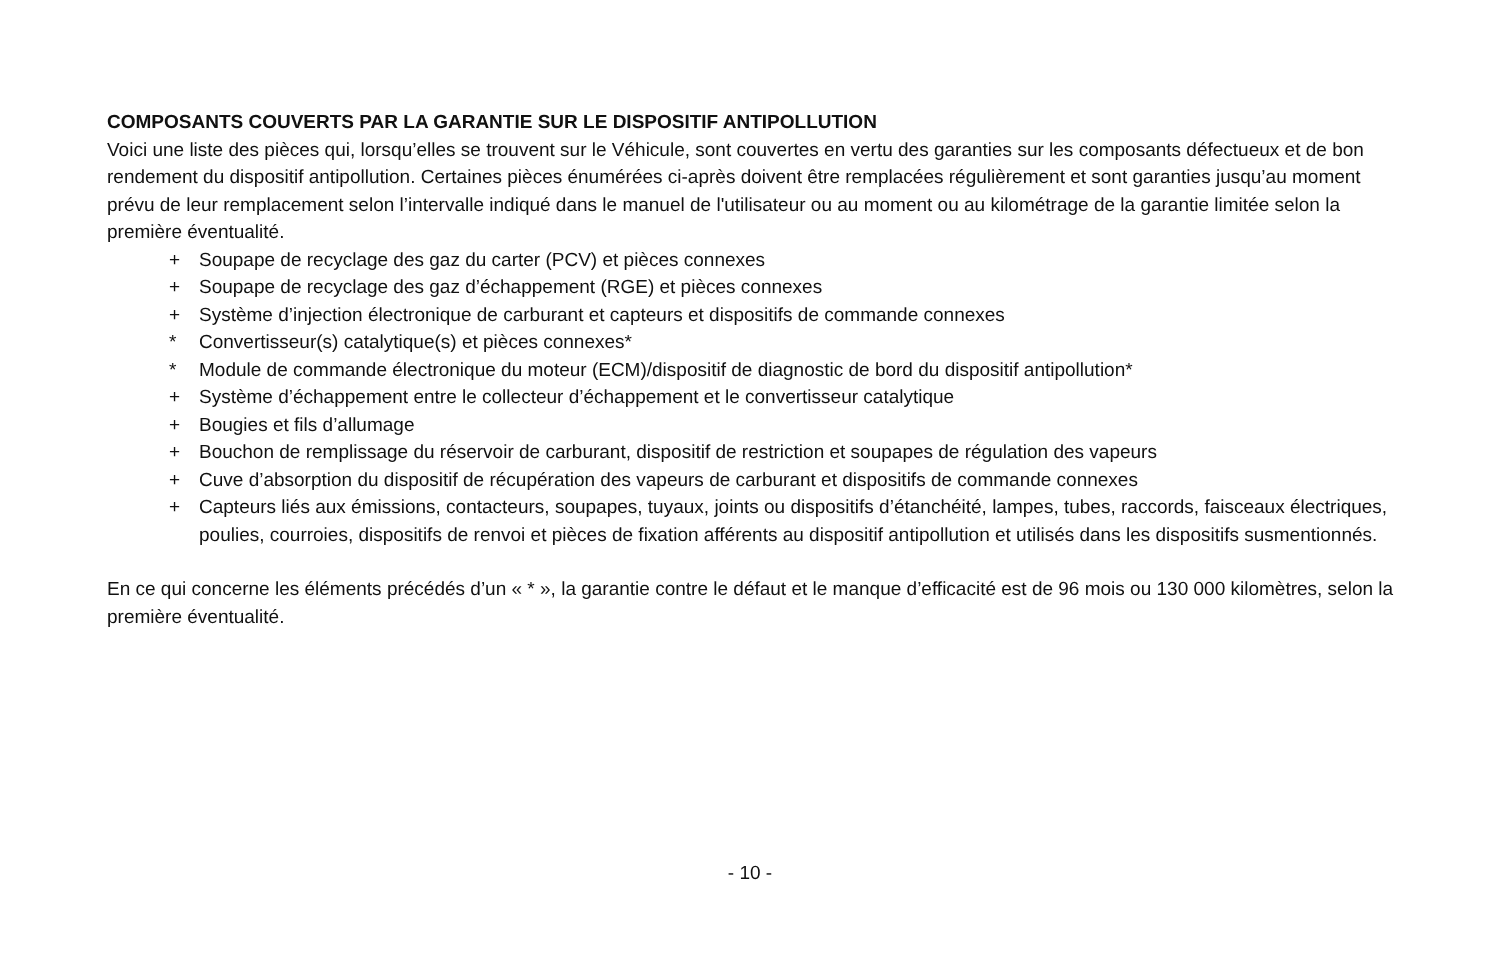COMPOSANTS COUVERTS PAR LA GARANTIE SUR LE DISPOSITIF ANTIPOLLUTION
Voici une liste des pièces qui, lorsqu’elles se trouvent sur le Véhicule, sont couvertes en vertu des garanties sur les composants défectueux et de bon rendement du dispositif antipollution. Certaines pièces énumérées ci-après doivent être remplacées régulièrement et sont garanties jusqu’au moment prévu de leur remplacement selon l’intervalle indiqué dans le manuel de l'utilisateur ou au moment ou au kilométrage de la garantie limitée selon la première éventualité.
+ Soupape de recyclage des gaz du carter (PCV) et pièces connexes
+ Soupape de recyclage des gaz d’échappement (RGE) et pièces connexes
+ Système d’injection électronique de carburant et capteurs et dispositifs de commande connexes
* Convertisseur(s) catalytique(s) et pièces connexes*
* Module de commande électronique du moteur (ECM)/dispositif de diagnostic de bord du dispositif antipollution*
+ Système d’échappement entre le collecteur d’échappement et le convertisseur catalytique
+ Bougies et fils d’allumage
+ Bouchon de remplissage du réservoir de carburant, dispositif de restriction et soupapes de régulation des vapeurs
+ Cuve d’absorption du dispositif de récupération des vapeurs de carburant et dispositifs de commande connexes
+ Capteurs liés aux émissions, contacteurs, soupapes, tuyaux, joints ou dispositifs d’étanchéité, lampes, tubes, raccords, faisceaux électriques, poulies, courroies, dispositifs de renvoi et pièces de fixation afférents au dispositif antipollution et utilisés dans les dispositifs susmentionnés.
En ce qui concerne les éléments précédés d’un « * », la garantie contre le défaut et le manque d’efficacité est de 96 mois ou 130 000 kilomètres, selon la première éventualité.
- 10 -